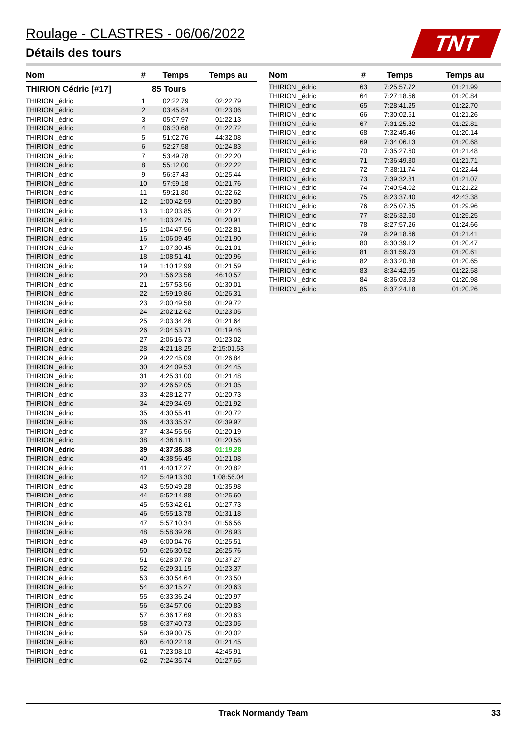Roulage - CLASTRES - 06/06/2022
Détails des tours TNT
| Nom | # | Temps | Temps au |
| --- | --- | --- | --- |
| THIRION Cédric [#17] | | 85 Tours | |
| THIRION _édric | 1 | 02:22.79 | 02:22.79 |
| THIRION _édric | 2 | 03:45.84 | 01:23.06 |
| THIRION _édric | 3 | 05:07.97 | 01:22.13 |
| THIRION _édric | 4 | 06:30.68 | 01:22.72 |
| THIRION _édric | 5 | 51:02.76 | 44:32.08 |
| THIRION _édric | 6 | 52:27.58 | 01:24.83 |
| THIRION _édric | 7 | 53:49.78 | 01:22.20 |
| THIRION _édric | 8 | 55:12.00 | 01:22.22 |
| THIRION _édric | 9 | 56:37.43 | 01:25.44 |
| THIRION _édric | 10 | 57:59.18 | 01:21.76 |
| THIRION _édric | 11 | 59:21.80 | 01:22.62 |
| THIRION _édric | 12 | 1:00:42.59 | 01:20.80 |
| THIRION _édric | 13 | 1:02:03.85 | 01:21.27 |
| THIRION _édric | 14 | 1:03:24.75 | 01:20.91 |
| THIRION _édric | 15 | 1:04:47.56 | 01:22.81 |
| THIRION _édric | 16 | 1:06:09.45 | 01:21.90 |
| THIRION _édric | 17 | 1:07:30.45 | 01:21.01 |
| THIRION _édric | 18 | 1:08:51.41 | 01:20.96 |
| THIRION _édric | 19 | 1:10:12.99 | 01:21.59 |
| THIRION _édric | 20 | 1:56:23.56 | 46:10.57 |
| THIRION _édric | 21 | 1:57:53.56 | 01:30.01 |
| THIRION _édric | 22 | 1:59:19.86 | 01:26.31 |
| THIRION _édric | 23 | 2:00:49.58 | 01:29.72 |
| THIRION _édric | 24 | 2:02:12.62 | 01:23.05 |
| THIRION _édric | 25 | 2:03:34.26 | 01:21.64 |
| THIRION _édric | 26 | 2:04:53.71 | 01:19.46 |
| THIRION _édric | 27 | 2:06:16.73 | 01:23.02 |
| THIRION _édric | 28 | 4:21:18.25 | 2:15:01.53 |
| THIRION _édric | 29 | 4:22:45.09 | 01:26.84 |
| THIRION _édric | 30 | 4:24:09.53 | 01:24.45 |
| THIRION _édric | 31 | 4:25:31.00 | 01:21.48 |
| THIRION _édric | 32 | 4:26:52.05 | 01:21.05 |
| THIRION _édric | 33 | 4:28:12.77 | 01:20.73 |
| THIRION _édric | 34 | 4:29:34.69 | 01:21.92 |
| THIRION _édric | 35 | 4:30:55.41 | 01:20.72 |
| THIRION _édric | 36 | 4:33:35.37 | 02:39.97 |
| THIRION _édric | 37 | 4:34:55.56 | 01:20.19 |
| THIRION _édric | 38 | 4:36:16.11 | 01:20.56 |
| THIRION _édric | 39 | 4:37:35.38 | 01:19.28 |
| THIRION _édric | 40 | 4:38:56.45 | 01:21.08 |
| THIRION _édric | 41 | 4:40:17.27 | 01:20.82 |
| THIRION _édric | 42 | 5:49:13.30 | 1:08:56.04 |
| THIRION _édric | 43 | 5:50:49.28 | 01:35.98 |
| THIRION _édric | 44 | 5:52:14.88 | 01:25.60 |
| THIRION _édric | 45 | 5:53:42.61 | 01:27.73 |
| THIRION _édric | 46 | 5:55:13.78 | 01:31.18 |
| THIRION _édric | 47 | 5:57:10.34 | 01:56.56 |
| THIRION _édric | 48 | 5:58:39.26 | 01:28.93 |
| THIRION _édric | 49 | 6:00:04.76 | 01:25.51 |
| THIRION _édric | 50 | 6:26:30.52 | 26:25.76 |
| THIRION _édric | 51 | 6:28:07.78 | 01:37.27 |
| THIRION _édric | 52 | 6:29:31.15 | 01:23.37 |
| THIRION _édric | 53 | 6:30:54.64 | 01:23.50 |
| THIRION _édric | 54 | 6:32:15.27 | 01:20.63 |
| THIRION _édric | 55 | 6:33:36.24 | 01:20.97 |
| THIRION _édric | 56 | 6:34:57.06 | 01:20.83 |
| THIRION _édric | 57 | 6:36:17.69 | 01:20.63 |
| THIRION _édric | 58 | 6:37:40.73 | 01:23.05 |
| THIRION _édric | 59 | 6:39:00.75 | 01:20.02 |
| THIRION _édric | 60 | 6:40:22.19 | 01:21.45 |
| THIRION _édric | 61 | 7:23:08.10 | 42:45.91 |
| THIRION _édric | 62 | 7:24:35.74 | 01:27.65 |
| Nom | # | Temps | Temps au |
| --- | --- | --- | --- |
| THIRION _édric | 63 | 7:25:57.72 | 01:21.99 |
| THIRION _édric | 64 | 7:27:18.56 | 01:20.84 |
| THIRION _édric | 65 | 7:28:41.25 | 01:22.70 |
| THIRION _édric | 66 | 7:30:02.51 | 01:21.26 |
| THIRION _édric | 67 | 7:31:25.32 | 01:22.81 |
| THIRION _édric | 68 | 7:32:45.46 | 01:20.14 |
| THIRION _édric | 69 | 7:34:06.13 | 01:20.68 |
| THIRION _édric | 70 | 7:35:27.60 | 01:21.48 |
| THIRION _édric | 71 | 7:36:49.30 | 01:21.71 |
| THIRION _édric | 72 | 7:38:11.74 | 01:22.44 |
| THIRION _édric | 73 | 7:39:32.81 | 01:21.07 |
| THIRION _édric | 74 | 7:40:54.02 | 01:21.22 |
| THIRION _édric | 75 | 8:23:37.40 | 42:43.38 |
| THIRION _édric | 76 | 8:25:07.35 | 01:29.96 |
| THIRION _édric | 77 | 8:26:32.60 | 01:25.25 |
| THIRION _édric | 78 | 8:27:57.26 | 01:24.66 |
| THIRION _édric | 79 | 8:29:18.66 | 01:21.41 |
| THIRION _édric | 80 | 8:30:39.12 | 01:20.47 |
| THIRION _édric | 81 | 8:31:59.73 | 01:20.61 |
| THIRION _édric | 82 | 8:33:20.38 | 01:20.65 |
| THIRION _édric | 83 | 8:34:42.95 | 01:22.58 |
| THIRION _édric | 84 | 8:36:03.93 | 01:20.98 |
| THIRION _édric | 85 | 8:37:24.18 | 01:20.26 |
Track Normandy Team 33